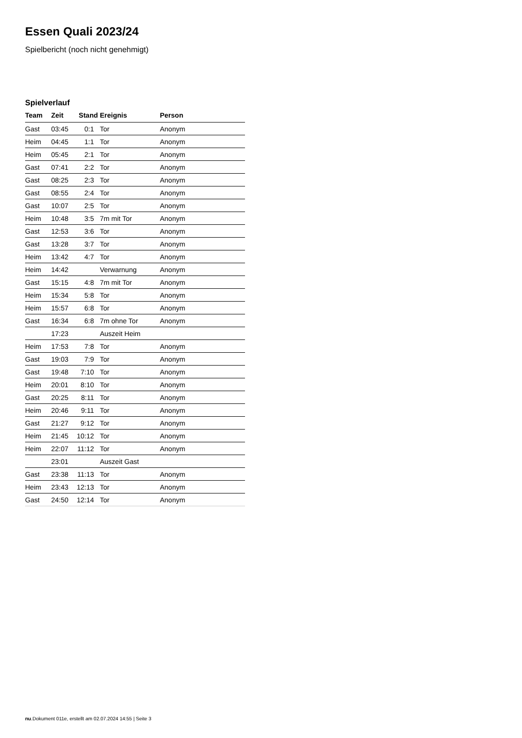Essen Quali 2023/24
Spielbericht (noch nicht genehmigt)
Spielverlauf
| Team | Zeit | Stand | Ereignis | Person |
| --- | --- | --- | --- | --- |
| Gast | 03:45 | 0:1 | Tor | Anonym |
| Heim | 04:45 | 1:1 | Tor | Anonym |
| Heim | 05:45 | 2:1 | Tor | Anonym |
| Gast | 07:41 | 2:2 | Tor | Anonym |
| Gast | 08:25 | 2:3 | Tor | Anonym |
| Gast | 08:55 | 2:4 | Tor | Anonym |
| Gast | 10:07 | 2:5 | Tor | Anonym |
| Heim | 10:48 | 3:5 | 7m mit Tor | Anonym |
| Gast | 12:53 | 3:6 | Tor | Anonym |
| Gast | 13:28 | 3:7 | Tor | Anonym |
| Heim | 13:42 | 4:7 | Tor | Anonym |
| Heim | 14:42 | | Verwarnung | Anonym |
| Gast | 15:15 | 4:8 | 7m mit Tor | Anonym |
| Heim | 15:34 | 5:8 | Tor | Anonym |
| Heim | 15:57 | 6:8 | Tor | Anonym |
| Gast | 16:34 | 6:8 | 7m ohne Tor | Anonym |
| | 17:23 | | Auszeit Heim | |
| Heim | 17:53 | 7:8 | Tor | Anonym |
| Gast | 19:03 | 7:9 | Tor | Anonym |
| Gast | 19:48 | 7:10 | Tor | Anonym |
| Heim | 20:01 | 8:10 | Tor | Anonym |
| Gast | 20:25 | 8:11 | Tor | Anonym |
| Heim | 20:46 | 9:11 | Tor | Anonym |
| Gast | 21:27 | 9:12 | Tor | Anonym |
| Heim | 21:45 | 10:12 | Tor | Anonym |
| Heim | 22:07 | 11:12 | Tor | Anonym |
| | 23:01 | | Auszeit Gast | |
| Gast | 23:38 | 11:13 | Tor | Anonym |
| Heim | 23:43 | 12:13 | Tor | Anonym |
| Gast | 24:50 | 12:14 | Tor | Anonym |
nu.Dokument 011e, erstellt am 02.07.2024 14:55 | Seite 3